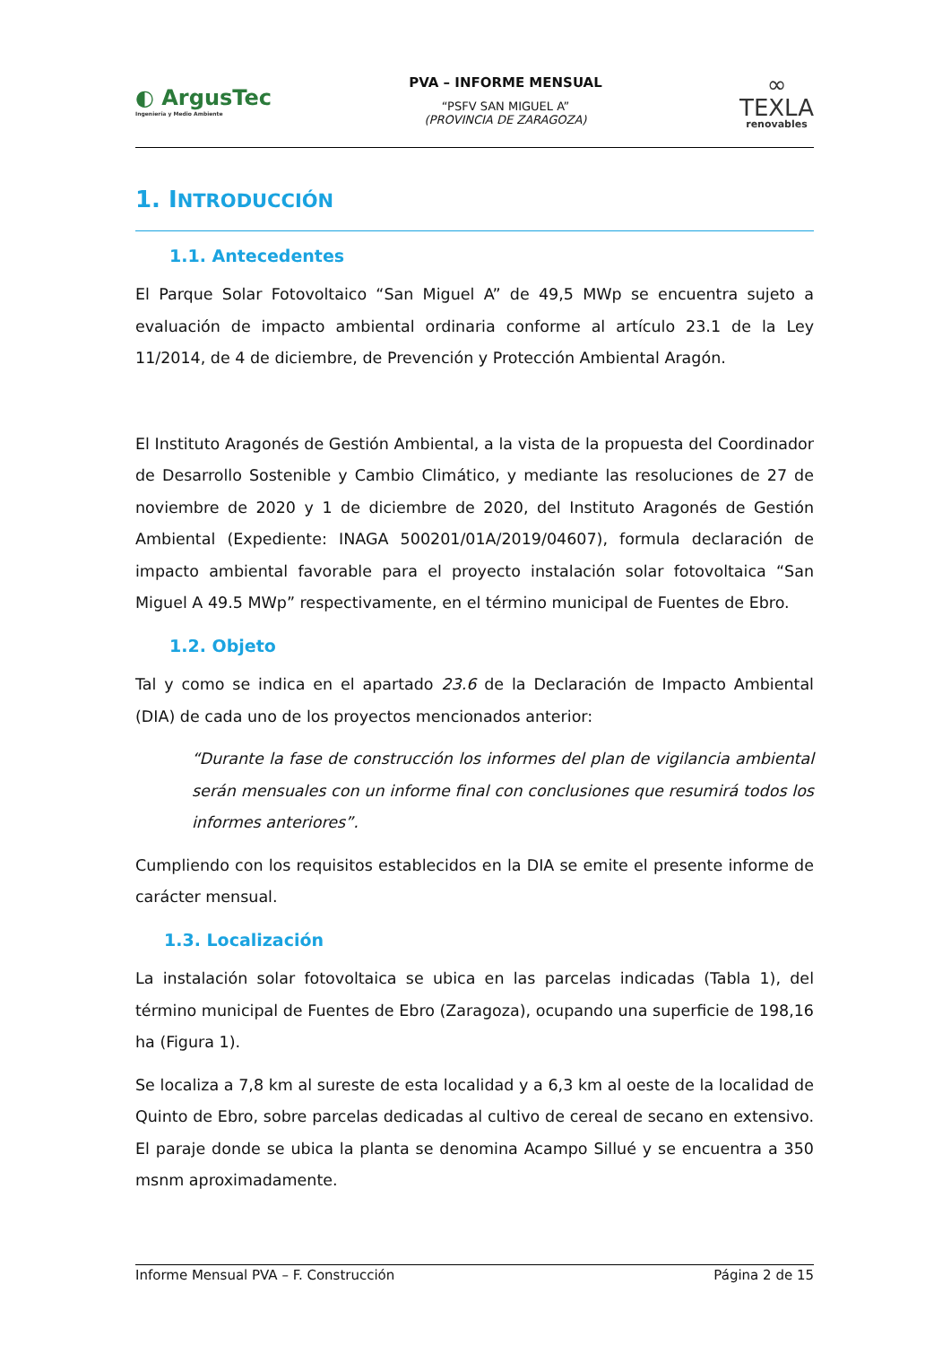◐ ArgusTec
Ingeniería y Medio Ambiente
PVA – INFORME MENSUAL
“PSFV SAN MIGUEL A”
(PROVINCIA DE ZARAGOZA)
∞
TEXLA
renovables
1. INTRODUCCIÓN
1.1. Antecedentes
El Parque Solar Fotovoltaico “San Miguel A” de 49,5 MWp se encuentra sujeto a evaluación de impacto ambiental ordinaria conforme al artículo 23.1 de la Ley 11/2014, de 4 de diciembre, de Prevención y Protección Ambiental Aragón.
El Instituto Aragonés de Gestión Ambiental, a la vista de la propuesta del Coordinador de Desarrollo Sostenible y Cambio Climático, y mediante las resoluciones de 27 de noviembre de 2020 y 1 de diciembre de 2020, del Instituto Aragonés de Gestión Ambiental (Expediente: INAGA 500201/01A/2019/04607), formula declaración de impacto ambiental favorable para el proyecto instalación solar fotovoltaica “San Miguel A 49.5 MWp” respectivamente, en el término municipal de Fuentes de Ebro.
1.2. Objeto
Tal y como se indica en el apartado 23.6 de la Declaración de Impacto Ambiental (DIA) de cada uno de los proyectos mencionados anterior:
“Durante la fase de construcción los informes del plan de vigilancia ambiental serán mensuales con un informe final con conclusiones que resumirá todos los informes anteriores”.
Cumpliendo con los requisitos establecidos en la DIA se emite el presente informe de carácter mensual.
1.3. Localización
La instalación solar fotovoltaica se ubica en las parcelas indicadas (Tabla 1), del término municipal de Fuentes de Ebro (Zaragoza), ocupando una superficie de 198,16 ha (Figura 1).
Se localiza a 7,8 km al sureste de esta localidad y a 6,3 km al oeste de la localidad de Quinto de Ebro, sobre parcelas dedicadas al cultivo de cereal de secano en extensivo. El paraje donde se ubica la planta se denomina Acampo Sillué y se encuentra a 350 msnm aproximadamente.
Informe Mensual PVA – F. Construcción Página 2 de 15